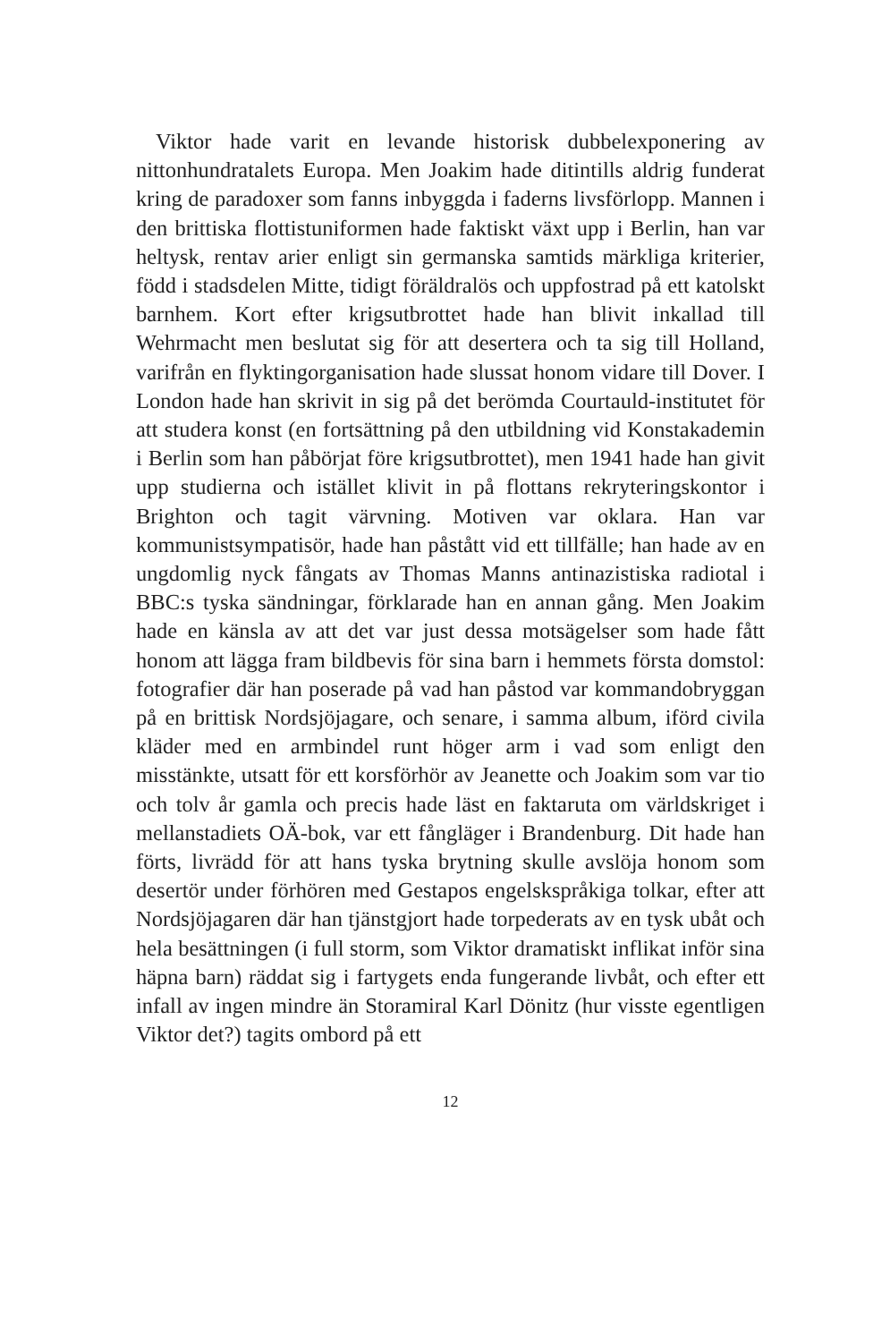Viktor hade varit en levande historisk dubbelexponering av nittonhundratalets Europa. Men Joakim hade ditintills aldrig funderat kring de paradoxer som fanns inbyggda i faderns livsförlopp. Mannen i den brittiska flottistuniformen hade faktiskt växt upp i Berlin, han var heltysk, rentav arier enligt sin germanska samtids märkliga kriterier, född i stadsdelen Mitte, tidigt föräldralös och uppfostrad på ett katolskt barnhem. Kort efter krigsutbrottet hade han blivit inkallad till Wehrmacht men beslutat sig för att desertera och ta sig till Holland, varifrån en flyktingorganisation hade slussat honom vidare till Dover. I London hade han skrivit in sig på det berömda Courtauld-institutet för att studera konst (en fortsättning på den utbildning vid Konstakademin i Berlin som han påbörjat före krigsutbrottet), men 1941 hade han givit upp studierna och istället klivit in på flottans rekryteringskontor i Brighton och tagit värvning. Motiven var oklara. Han var kommunistsympatisör, hade han påstått vid ett tillfälle; han hade av en ungdomlig nyck fångats av Thomas Manns antinazistiska radiotal i BBC:s tyska sändningar, förklarade han en annan gång. Men Joakim hade en känsla av att det var just dessa motsägelser som hade fått honom att lägga fram bildbevis för sina barn i hemmets första domstol: fotografier där han poserade på vad han påstod var kommandobryggan på en brittisk Nordsjöjagare, och senare, i samma album, iförd civila kläder med en armbindel runt höger arm i vad som enligt den misstänkte, utsatt för ett korsförhör av Jeanette och Joakim som var tio och tolv år gamla och precis hade läst en faktaruta om världskriget i mellanstadiets OÄ-bok, var ett fångläger i Brandenburg. Dit hade han förts, livrädd för att hans tyska brytning skulle avslöja honom som desertör under förhören med Gestapos engelskspråkiga tolkar, efter att Nordsjöjagaren där han tjänstgjort hade torpederats av en tysk ubåt och hela besättningen (i full storm, som Viktor dramatiskt inflikat inför sina häpna barn) räddat sig i fartygets enda fungerande livbåt, och efter ett infall av ingen mindre än Storamiral Karl Dönitz (hur visste egentligen Viktor det?) tagits ombord på ett
12